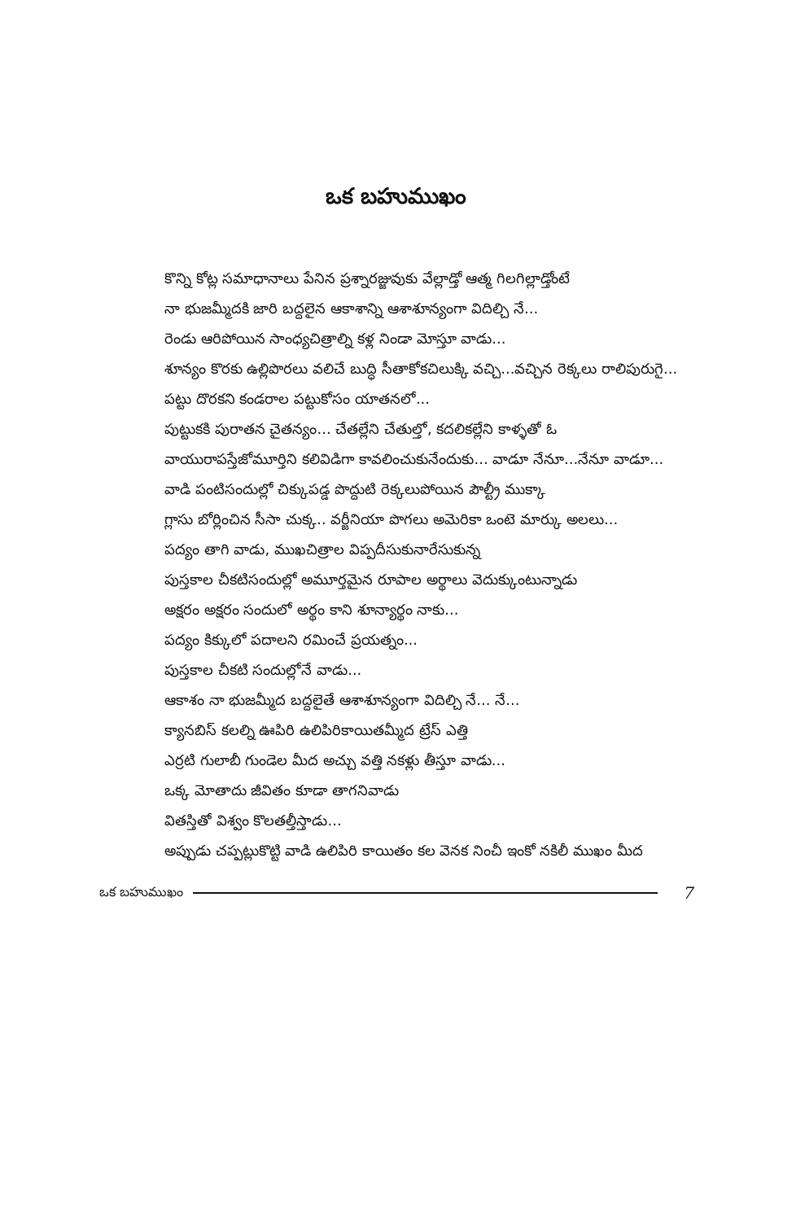ఒక బహుముఖం
కొన్ని కోట్ల సమాధానాలు పేనిన ప్రశ్నారజ్జువుకు వేల్లాడ్తో ఆత్మ గిలగిల్లాడ్తోంటే
నా భుజమ్మీదకి జారి బద్దలైన ఆకాశాన్ని ఆశాశూన్యంగా విదిల్చి నే...
రెండు ఆరిపోయిన సాంధ్యచిత్రాల్ని కళ్ల నిండా మోస్తూ వాడు...
శూన్యం కొరకు ఉల్లిపొరలు వలిచే బుద్ధి సీతాకోకచిలుక్కి వచ్చి...వచ్చిన రెక్కలు రాలిపురుగై...
పట్టు దొరకని కండరాల పట్టుకోసం యాతనలో...
పుట్టుకకి పురాతన చైతన్యం... చేతల్లేని చేతుల్తో, కదలికల్లేని కాళ్ళతో ఓ
వాయురాపస్తేజోమూర్తిని కలివిడిగా కావలించుకునేందుకు... వాడూ నేనూ...నేనూ వాడూ...
వాడి పంటిసందుల్లో చిక్కుపడ్డ పొద్దుటి రెక్కలుపోయిన పౌల్ట్రీ ముక్కా
గ్లాసు బోర్లించిన సీసా చుక్క.. వర్జీనియా పొగలు అమెరికా ఒంటె మార్కు అలలు...
పద్యం తాగి వాడు, ముఖచిత్రాల విప్పదీసుకునారేసుకున్న
పుస్తకాల చీకటిసందుల్లో అమూర్తమైన రూపాల అర్థాలు వెదుక్కుంటున్నాడు
అక్షరం అక్షరం సందులో అర్థం కాని శూన్యార్థం నాకు...
పద్యం కిక్కులో పదాలని రమించే ప్రయత్నం...
పుస్తకాల చీకటి సందుల్లోనే వాడు...
ఆకాశం నా భుజమ్మీద బద్దలైతే ఆశాశూన్యంగా విదిల్చి నే... నే...
క్యానబిస్ కలల్ని ఊపిరి ఉలిపిరికాయితమ్మీద ట్రేస్ ఎత్తి
ఎర్రటి గులాబీ గుండెల మీద అచ్చు వత్తి నకళ్లు తీస్తూ వాడు...
ఒక్క మోతాదు జీవితం కూడా తాగనివాడు
వితస్తితో విశ్వం కొలతల్తీస్తాడు...
అప్పుడు చప్పట్లుకొట్టి వాడి ఉలిపిరి కాయితం కల వెనక నించీ ఇంకో నకిలీ ముఖం మీద
ఒక బహుముఖం 7